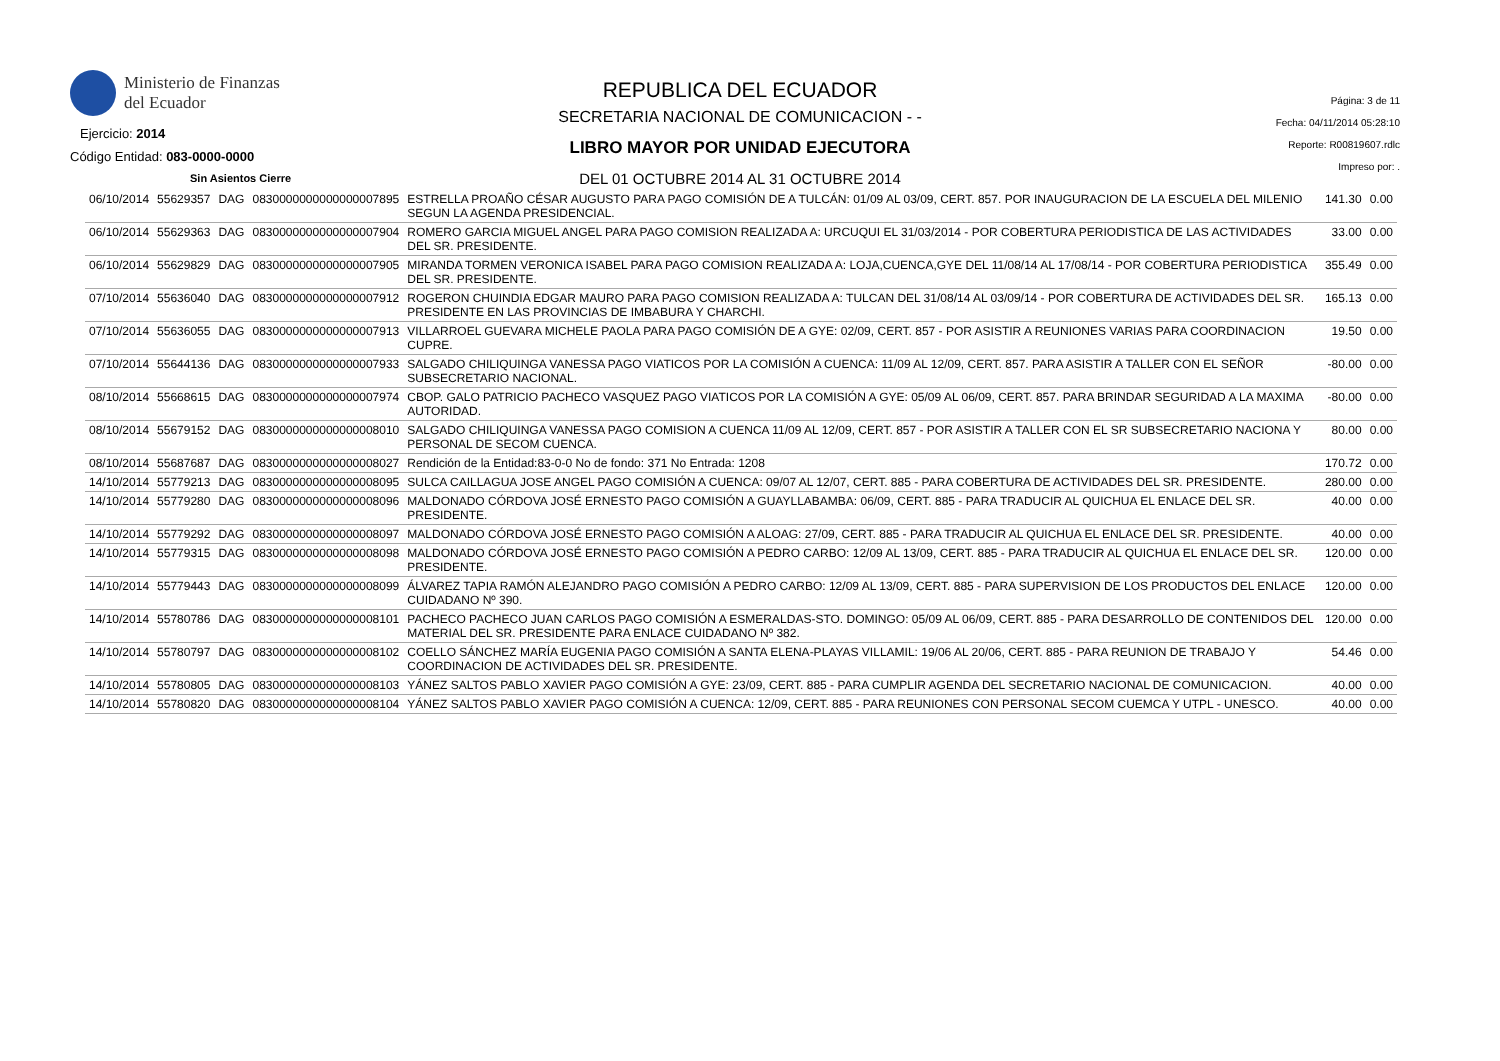Ministerio de Finanzas
del Ecuador
Ejercicio: 2014
Código Entidad: 083-0000-0000
Sin Asientos Cierre
REPUBLICA DEL ECUADOR
SECRETARIA NACIONAL DE COMUNICACION - -
LIBRO MAYOR POR UNIDAD EJECUTORA
DEL 01 OCTUBRE 2014 AL 31 OCTUBRE 2014
Página: 3 de 11
Fecha: 04/11/2014 05:28:10
Reporte: R00819607.rdlc
Impreso por: .
| 06/10/2014 | 55629357 | DAG | 0830000000000000007895 | ESTRELLA PROAÑO CÉSAR AUGUSTO PARA PAGO COMISIÓN DE A TULCÁN: 01/09 AL 03/09, CERT. 857. POR INAUGURACION DE LA ESCUELA DEL MILENIO SEGUN LA AGENDA PRESIDENCIAL. | 141.30 | 0.00 |
| 06/10/2014 | 55629363 | DAG | 0830000000000000007904 | ROMERO GARCIA MIGUEL ANGEL PARA PAGO COMISION REALIZADA A: URCUQUI EL 31/03/2014 - POR COBERTURA PERIODISTICA DE LAS ACTIVIDADES DEL SR. PRESIDENTE. | 33.00 | 0.00 |
| 06/10/2014 | 55629829 | DAG | 0830000000000000007905 | MIRANDA TORMEN VERONICA ISABEL PARA PAGO COMISION REALIZADA A: LOJA,CUENCA,GYE DEL 11/08/14 AL 17/08/14 - POR COBERTURA PERIODISTICA DEL SR. PRESIDENTE. | 355.49 | 0.00 |
| 07/10/2014 | 55636040 | DAG | 0830000000000000007912 | ROGERON CHUINDIA EDGAR MAURO PARA PAGO COMISION REALIZADA A: TULCAN DEL 31/08/14 AL 03/09/14 - POR COBERTURA DE ACTIVIDADES DEL SR. PRESIDENTE EN LAS PROVINCIAS DE IMBABURA Y CHARCHI. | 165.13 | 0.00 |
| 07/10/2014 | 55636055 | DAG | 0830000000000000007913 | VILLARROEL GUEVARA MICHELE PAOLA PARA PAGO COMISIÓN DE A GYE: 02/09, CERT. 857 - POR ASISTIR A REUNIONES VARIAS PARA COORDINACION CUPRE. | 19.50 | 0.00 |
| 07/10/2014 | 55644136 | DAG | 0830000000000000007933 | SALGADO CHILIQUINGA VANESSA PAGO VIATICOS POR LA COMISIÓN A CUENCA: 11/09 AL 12/09, CERT. 857. PARA ASISTIR A TALLER CON EL SEÑOR SUBSECRETARIO NACIONAL. | -80.00 | 0.00 |
| 08/10/2014 | 55668615 | DAG | 0830000000000000007974 | CBOP. GALO PATRICIO PACHECO VASQUEZ PAGO VIATICOS POR LA COMISIÓN A GYE: 05/09 AL 06/09, CERT. 857. PARA BRINDAR SEGURIDAD A LA MAXIMA AUTORIDAD. | -80.00 | 0.00 |
| 08/10/2014 | 55679152 | DAG | 0830000000000000008010 | SALGADO CHILIQUINGA VANESSA PAGO COMISION A CUENCA 11/09 AL 12/09, CERT. 857 - POR ASISTIR A TALLER CON EL SR SUBSECRETARIO NACIONA Y PERSONAL DE SECOM CUENCA. | 80.00 | 0.00 |
| 08/10/2014 | 55687687 | DAG | 0830000000000000008027 | Rendición de la Entidad:83-0-0 No de fondo: 371 No Entrada: 1208 | 170.72 | 0.00 |
| 14/10/2014 | 55779213 | DAG | 0830000000000000008095 | SULCA CAILLAGUA JOSE ANGEL PAGO COMISIÓN A CUENCA: 09/07 AL 12/07, CERT. 885 - PARA COBERTURA DE ACTIVIDADES DEL SR. PRESIDENTE. | 280.00 | 0.00 |
| 14/10/2014 | 55779280 | DAG | 0830000000000000008096 | MALDONADO CÓRDOVA JOSÉ ERNESTO PAGO COMISIÓN A GUAYLLABAMBA: 06/09, CERT. 885 - PARA TRADUCIR AL QUICHUA EL ENLACE DEL SR. PRESIDENTE. | 40.00 | 0.00 |
| 14/10/2014 | 55779292 | DAG | 0830000000000000008097 | MALDONADO CÓRDOVA JOSÉ ERNESTO PAGO COMISIÓN A ALOAG: 27/09, CERT. 885 - PARA TRADUCIR AL QUICHUA EL ENLACE DEL SR. PRESIDENTE. | 40.00 | 0.00 |
| 14/10/2014 | 55779315 | DAG | 0830000000000000008098 | MALDONADO CÓRDOVA JOSÉ ERNESTO PAGO COMISIÓN A PEDRO CARBO: 12/09 AL 13/09, CERT. 885 - PARA TRADUCIR AL QUICHUA EL ENLACE DEL SR. PRESIDENTE. | 120.00 | 0.00 |
| 14/10/2014 | 55779443 | DAG | 0830000000000000008099 | ÁLVAREZ TAPIA RAMÓN ALEJANDRO PAGO COMISIÓN A PEDRO CARBO: 12/09 AL 13/09, CERT. 885 - PARA SUPERVISION DE LOS PRODUCTOS DEL ENLACE CUIDADANO Nº 390. | 120.00 | 0.00 |
| 14/10/2014 | 55780786 | DAG | 0830000000000000008101 | PACHECO PACHECO JUAN CARLOS PAGO COMISIÓN A ESMERALDAS-STO. DOMINGO: 05/09 AL 06/09, CERT. 885 - PARA DESARROLLO DE CONTENIDOS DEL MATERIAL DEL SR. PRESIDENTE PARA ENLACE CUIDADANO Nº 382. | 120.00 | 0.00 |
| 14/10/2014 | 55780797 | DAG | 0830000000000000008102 | COELLO SÁNCHEZ MARÍA EUGENIA PAGO COMISIÓN A SANTA ELENA-PLAYAS VILLAMIL: 19/06 AL 20/06, CERT. 885 - PARA REUNION DE TRABAJO Y COORDINACION DE ACTIVIDADES DEL SR. PRESIDENTE. | 54.46 | 0.00 |
| 14/10/2014 | 55780805 | DAG | 0830000000000000008103 | YÁNEZ SALTOS PABLO XAVIER PAGO COMISIÓN A GYE: 23/09, CERT. 885 - PARA CUMPLIR AGENDA DEL SECRETARIO NACIONAL DE COMUNICACION. | 40.00 | 0.00 |
| 14/10/2014 | 55780820 | DAG | 0830000000000000008104 | YÁNEZ SALTOS PABLO XAVIER PAGO COMISIÓN A CUENCA: 12/09, CERT. 885 - PARA REUNIONES CON PERSONAL SECOM CUEMCA Y UTPL - UNESCO. | 40.00 | 0.00 |